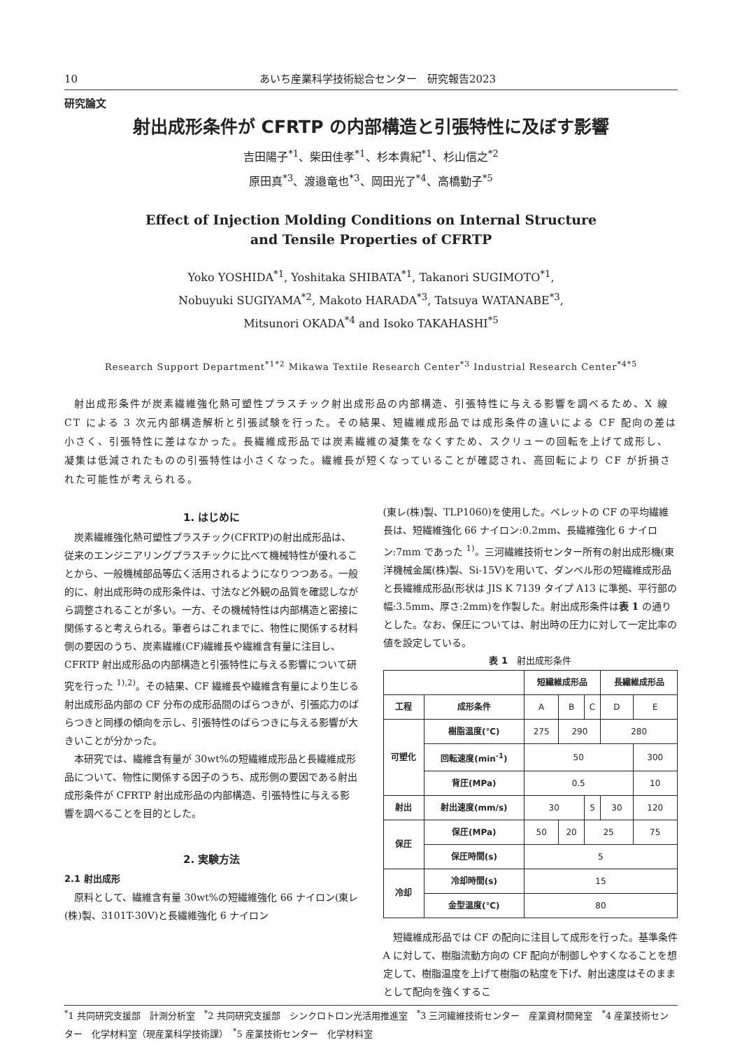10 あいち産業科学技術総合センター　研究報告2023
研究論文
射出成形条件が CFRTP の内部構造と引張特性に及ぼす影響
吉田陽子<sup>*1</sup>、柴田佳孝<sup>*1</sup>、杉本貴紀<sup>*1</sup>、杉山信之<sup>*2</sup>
原田真<sup>*3</sup>、渡邉竜也<sup>*3</sup>、岡田光了<sup>*4</sup>、高橋勤子<sup>*5</sup>
Effect of Injection Molding Conditions on Internal Structure
and Tensile Properties of CFRTP
Yoko YOSHIDA<sup>*1</sup>, Yoshitaka SHIBATA<sup>*1</sup>, Takanori SUGIMOTO<sup>*1</sup>,
Nobuyuki SUGIYAMA<sup>*2</sup>, Makoto HARADA<sup>*3</sup>, Tatsuya WATANABE<sup>*3</sup>,
Mitsunori OKADA<sup>*4</sup> and Isoko TAKAHASHI<sup>*5</sup>
Research Support Department<sup>*1*2</sup> Mikawa Textile Research Center<sup>*3</sup> Industrial Research Center<sup>*4*5</sup>
射出成形条件が炭素繊維強化熱可塑性プラスチック射出成形品の内部構造、引張特性に与える影響を調べるため、X 線 CT による 3 次元内部構造解析と引張試験を行った。その結果、短繊維成形品では成形条件の違いによる CF 配向の差は小さく、引張特性に差はなかった。長繊維成形品では炭素繊維の凝集をなくすため、スクリューの回転を上げて成形し、凝集は低減されたものの引張特性は小さくなった。繊維長が短くなっていることが確認され、高回転により CF が折損された可能性が考えられる。
1. はじめに
炭素繊維強化熱可塑性プラスチック(CFRTP)の射出成形品は、従来のエンジニアリングプラスチックに比べて機械特性が優れることから、一般機械部品等広く活用されるようになりつつある。一般的に、射出成形時の成形条件は、寸法など外観の品質を確認しながら調整されることが多い。一方、その機械特性は内部構造と密接に関係すると考えられる。筆者らはこれまでに、物性に関係する材料側の要因のうち、炭素繊維(CF)繊維長や繊維含有量に注目し、CFRTP 射出成形品の内部構造と引張特性に与える影響について研究を行った <sup>1),2)</sup>。その結果、CF 繊維長や繊維含有量により生じる射出成形品内部の CF 分布の成形品間のばらつきが、引張応力のばらつきと同様の傾向を示し、引張特性のばらつきに与える影響が大きいことが分かった。
本研究では、繊維含有量が 30wt%の短繊維成形品と長繊維成形品について、物性に関係する因子のうち、成形側の要因である射出成形条件が CFRTP 射出成形品の内部構造、引張特性に与える影響を調べることを目的とした。
2. 実験方法
2.1 射出成形
原料として、繊維含有量 30wt%の短繊維強化 66 ナイロン(東レ(株)製、3101T-30V)と長繊維強化 6 ナイロン
(東レ(株)製、TLP1060)を使用した。ペレットの CF の平均繊維長は、短繊維強化 66 ナイロン:0.2mm、長繊維強化 6 ナイロン:7mm であった <sup>1)</sup>。三河繊維技術センター所有の射出成形機(東洋機械金属(株)製、Si-15V)を用いて、ダンベル形の短繊維成形品と長繊維成形品(形状は JIS K 7139 タイプ A13 に準拠、平行部の幅:3.5mm、厚さ:2mm)を作製した。射出成形条件は表 1 の通りとした。なお、保圧については、射出時の圧力に対して一定比率の値を設定している。
表 1　射出成形条件
| | | 短繊維成形品 | | | 長繊維成形品 | |
| --- | --- | --- | --- | --- | --- | --- |
| 工程 | 成形条件 | A | B | C | D | E |
| 可塑化 | 樹脂温度(℃) | 275 | 290 | | 280 | |
| | 回転速度(min<sup>-1</sup>) | 50 | | | | 300 |
| | 背圧(MPa) | 0.5 | | | | 10 |
| 射出 | 射出速度(mm/s) | 30 | | 5 | 30 | 120 |
| 保圧 | 保圧(MPa) | 50 | 20 | 25 | | 75 |
| | 保圧時間(s) | 5 | | | | |
| 冷却 | 冷却時間(s) | 15 | | | | |
| | 金型温度(℃) | 80 | | | | |
短繊維成形品では CF の配向に注目して成形を行った。基準条件 A に対して、樹脂流動方向の CF 配向が制御しやすくなることを想定して、樹脂温度を上げて樹脂の粘度を下げ、射出速度はそのままとして配向を強くするこ
<sup>*</sup> 1 共同研究支援部　計測分析室　<sup>*</sup>2 共同研究支援部　シンクロトロン光活用推進室　<sup>*</sup>3 三河繊維技術センター　産業資材開発室　<sup>*</sup>4 産業技術センター　化学材料室（現産業科学技術課）　<sup>*</sup>5 産業技術センター　化学材料室